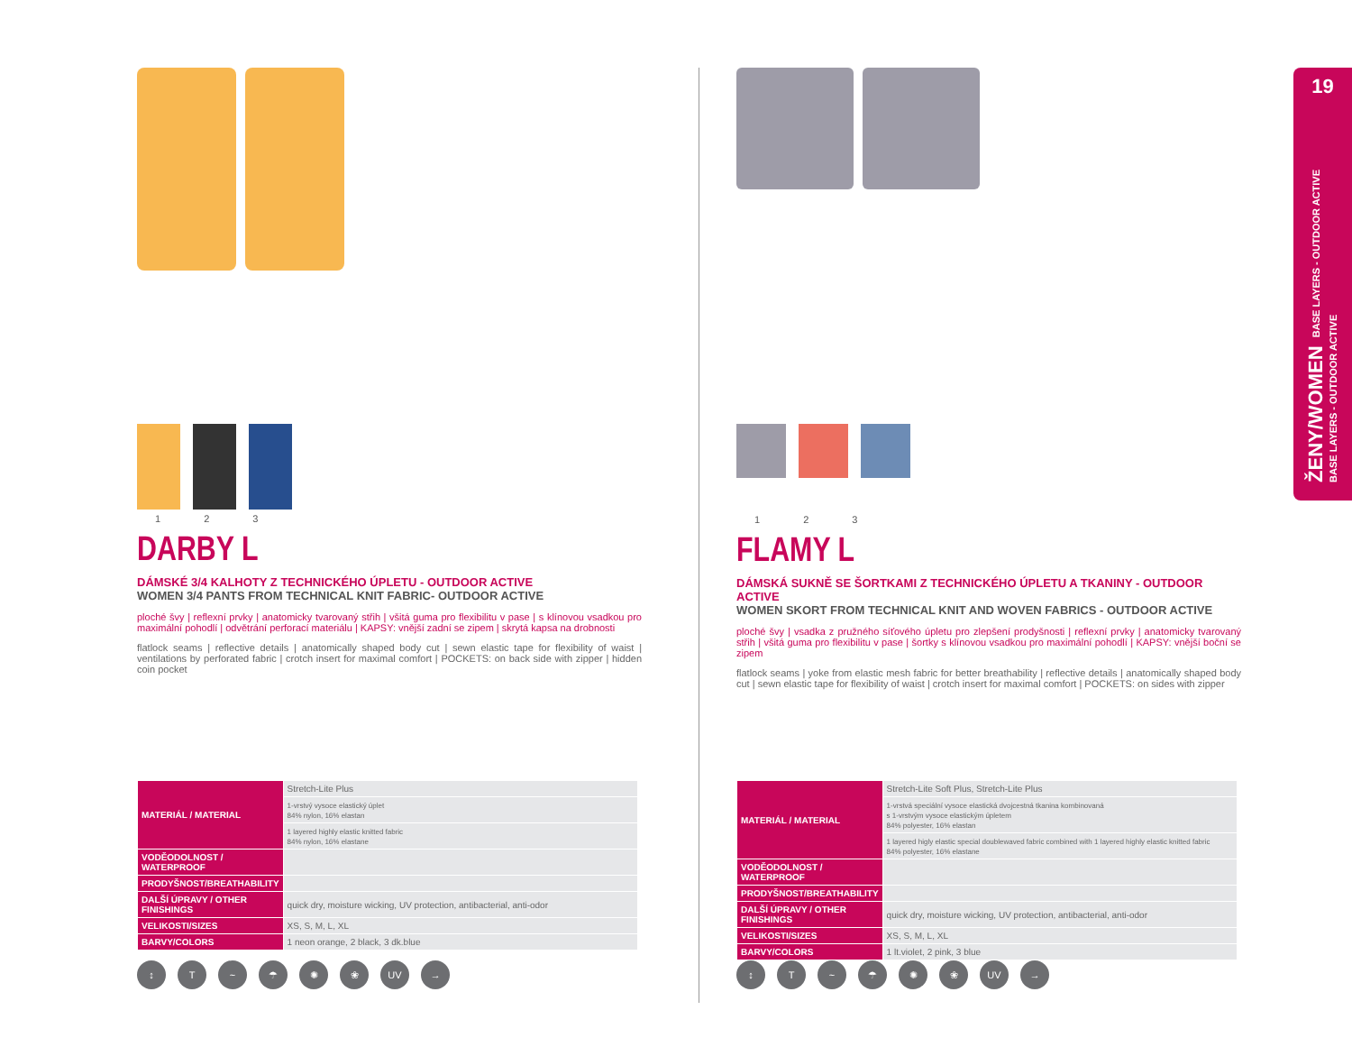19
ŽENY/WOMEN BASE LAYERS - OUTDOOR ACTIVE
BASE LAYERS - OUTDOOR ACTIVE
1 2 3
DARBY L
DÁMSKÉ 3/4 KALHOTY Z TECHNICKÉHO ÚPLETU - OUTDOOR ACTIVE
WOMEN 3/4 PANTS FROM TECHNICAL KNIT FABRIC- OUTDOOR ACTIVE
ploché švy | reflexní prvky | anatomicky tvarovaný střih | všitá guma pro flexibilitu v pase | s klínovou vsadkou pro maximální pohodlí | odvětrání perforací materiálu | KAPSY: vnější zadní se zipem | skrytá kapsa na drobnosti
flatlock seams | reflective details | anatomically shaped body cut | sewn elastic tape for flexibility of waist | ventilations by perforated fabric | crotch insert for maximal comfort | POCKETS: on back side with zipper | hidden coin pocket
| MATERIÁL / MATERIAL | Stretch-Lite Plus |
| | 1-vrstvý vysoce elastický úplet 84% nylon, 16% elastan |
| | 1 layered highly elastic knitted fabric 84% nylon, 16% elastane |
| VODĚODOLNOST / WATERPROOF | |
| PRODYŠNOST/BREATHABILITY | |
| DALŠÍ ÚPRAVY / OTHER FINISHINGS | quick dry, moisture wicking, UV protection, antibacterial, anti-odor |
| VELIKOSTI/SIZES | XS, S, M, L, XL |
| BARVY/COLORS | 1 neon orange, 2 black, 3 dk.blue |
↕ T ~ ☂ ✺ ❀ UV →
1 2 3
FLAMY L
DÁMSKÁ SUKNĚ SE ŠORTKAMI Z TECHNICKÉHO ÚPLETU A TKANINY - OUTDOOR ACTIVE
WOMEN SKORT FROM TECHNICAL KNIT AND WOVEN FABRICS - OUTDOOR ACTIVE
ploché švy | vsadka z pružného síťového úpletu pro zlepšení prodyšnosti | reflexní prvky | anatomicky tvarovaný střih | všitá guma pro flexibilitu v pase | šortky s klínovou vsadkou pro maximální pohodlí | KAPSY: vnější boční se zipem
flatlock seams | yoke from elastic mesh fabric for better breathability | reflective details | anatomically shaped body cut | sewn elastic tape for flexibility of waist | crotch insert for maximal comfort | POCKETS: on sides with zipper
| MATERIÁL / MATERIAL | Stretch-Lite Soft Plus, Stretch-Lite Plus |
| | 1-vrstvá speciální vysoce elastická dvojcestná tkanina kombinovaná s 1-vrstvým vysoce elastickým úpletem 84% polyester, 16% elastan |
| | 1 layered higly elastic special doublewaved fabric combined with 1 layered highly elastic knitted fabric 84% polyester, 16% elastane |
| VODĚODOLNOST / WATERPROOF | |
| PRODYŠNOST/BREATHABILITY | |
| DALŠÍ ÚPRAVY / OTHER FINISHINGS | quick dry, moisture wicking, UV protection, antibacterial, anti-odor |
| VELIKOSTI/SIZES | XS, S, M, L, XL |
| BARVY/COLORS | 1 lt.violet, 2 pink, 3 blue |
↕ T ~ ☂ ✺ ❀ UV →